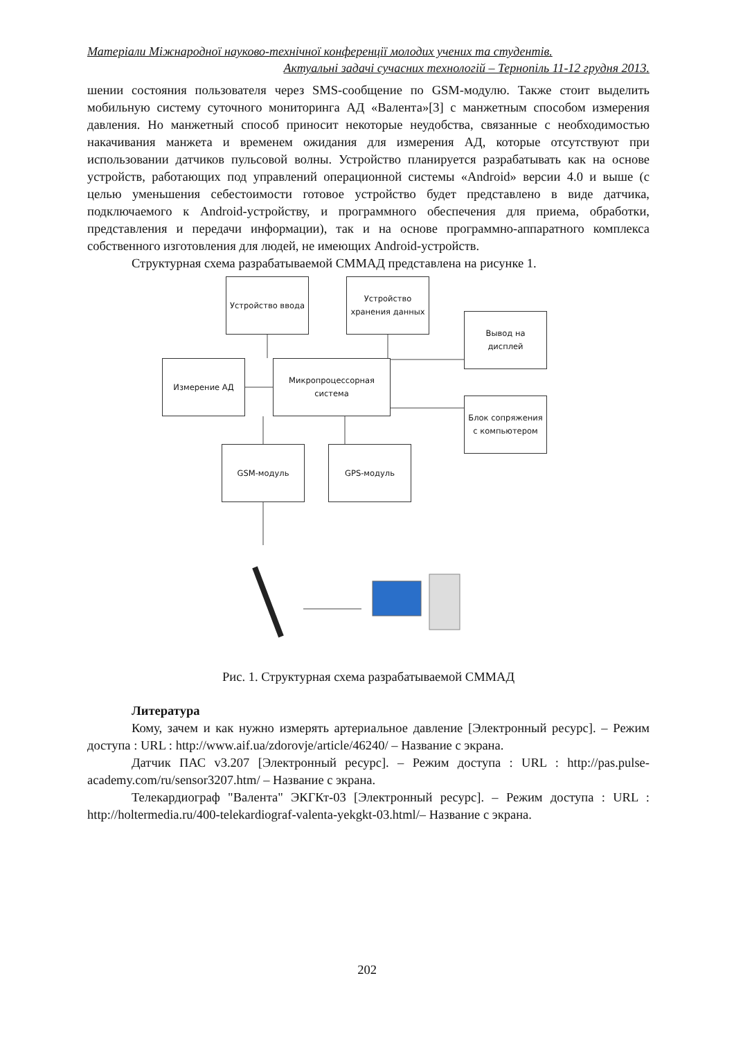Матеріали Міжнародної науково-технічної конференції молодих учених та студентів.
Актуальні задачі сучасних технологій – Тернопіль 11-12 грудня 2013.
шении состояния пользователя через SMS-сообщение по GSM-модулю. Также стоит выделить мобильную систему суточного мониторинга АД «Валента»[3] с манжетным способом измерения давления. Но манжетный способ приносит некоторые неудобства, связанные с необходимостью накачивания манжета и временем ожидания для измерения АД, которые отсутствуют при использовании датчиков пульсовой волны. Устройство планируется разрабатывать как на основе устройств, работающих под управлений операционной системы «Android» версии 4.0 и выше (с целью уменьшения себестоимости готовое устройство будет представлено в виде датчика, подключаемого к Android-устройству, и программного обеспечения для приема, обработки, представления и передачи информации), так и на основе программно-аппаратного комплекса собственного изготовления для людей, не имеющих Android-устройств.
Структурная схема разрабатываемой СММАД представлена на рисунке 1.
Устройство ввода
Устройство хранения данных
Вывод на дисплей
Измерение АД
Микропроцессорная система
Блок сопряжения с компьютером
GSM-модуль GPS-модуль
Рис. 1. Структурная схема разрабатываемой СММАД
Литература
Кому, зачем и как нужно измерять артериальное давление [Электронный ресурс]. – Режим доступа : URL : http://www.aif.ua/zdorovje/article/46240/ – Название с экрана.
Датчик ПАС v3.207 [Электронный ресурс]. – Режим доступа : URL : http://pas.pulse-academy.com/ru/sensor3207.htm/ – Название с экрана.
Телекардиограф "Валента" ЭКГКт-03 [Электронный ресурс]. – Режим доступа : URL : http://holtermedia.ru/400-telekardiograf-valenta-yekgkt-03.html/– Название с экрана.
202